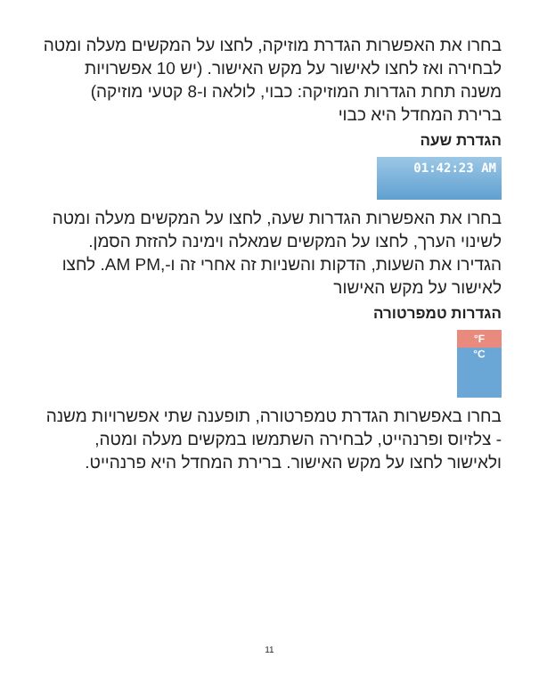בחרו את האפשרות הגדרת מוזיקה, לחצו על המקשים מעלה ומטה לבחירה ואז לחצו לאישור על מקש האישור. (יש 10 אפשרויות משנה תחת הגדרות המוזיקה: כבוי, לולאה ו-8 קטעי מוזיקה) ברירת המחדל היא כבוי
הגדרת שעה
01:42:23 AM
בחרו את האפשרות הגדרות שעה, לחצו על המקשים מעלה ומטה לשינוי הערך, לחצו על המקשים שמאלה וימינה להזזת הסמן. הגדירו את השעות, הדקות והשניות זה אחרי זה ו-,AM PM. לחצו לאישור על מקש האישור
הגדרות טמפרטורה
°F
°C
בחרו באפשרות הגדרת טמפרטורה, תופענה שתי אפשרויות משנה - צלזיוס ופרנהייט, לבחירה השתמשו במקשים מעלה ומטה, ולאישור לחצו על מקש האישור. ברירת המחדל היא פרנהייט.
11